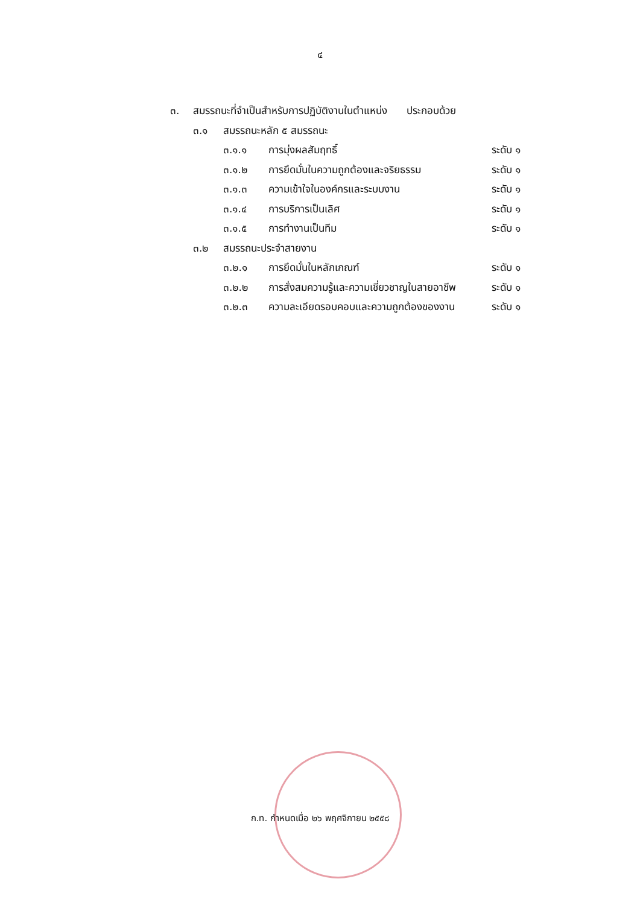๔
๓. สมรรถนะที่จำเป็นสำหรับการปฏิบัติงานในตำแหน่ง ประกอบด้วย
๓.๑ สมรรถนะหลัก ๕ สมรรถนะ
๓.๑.๑ การมุ่งผลสัมฤทธิ์ ระดับ ๑
๓.๑.๒ การยึดมั่นในความถูกต้องและจริยธรรม ระดับ ๑
๓.๑.๓ ความเข้าใจในองค์กรและระบบงาน ระดับ ๑
๓.๑.๔ การบริการเป็นเลิศ ระดับ ๑
๓.๑.๕ การทำงานเป็นทีม ระดับ ๑
๓.๒ สมรรถนะประจำสายงาน
๓.๒.๑ การยึดมั่นในหลักเกณฑ์ ระดับ ๑
๓.๒.๒ การสั่งสมความรู้และความเชี่ยวชาญในสายอาชีพ ระดับ ๑
๓.๒.๓ ความละเอียดรอบคอบและความถูกต้องของงาน ระดับ ๑
ก.ท. กำหนดเมื่อ ๒๖ พฤศจิกายน ๒๕๕๘